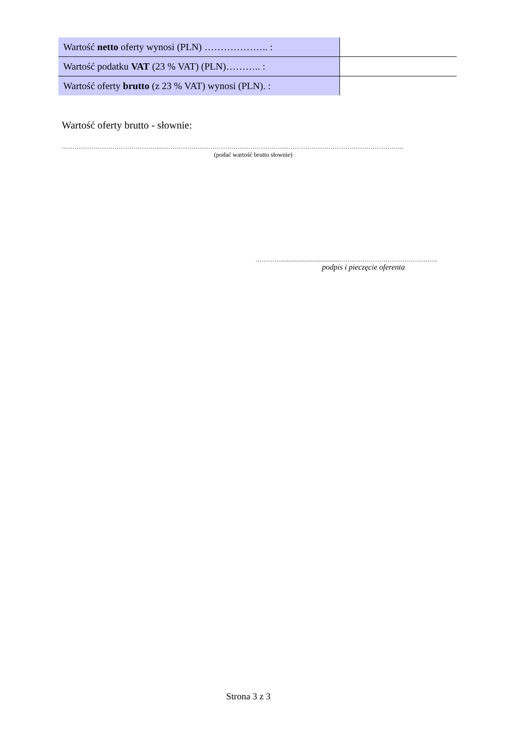| Wartość netto oferty wynosi (PLN) ……………….. : | |
| Wartość podatku VAT (23 % VAT) (PLN)……….. : | |
| Wartość oferty brutto (z 23 % VAT) wynosi (PLN). : | |
Wartość oferty brutto - słownie:
………………………………………..……………………………………………………………………………………………………..
(podać wartość brutto słownie)
………….....................................………………………………………..
podpis i pieczęcie oferenta
Strona 3 z 3